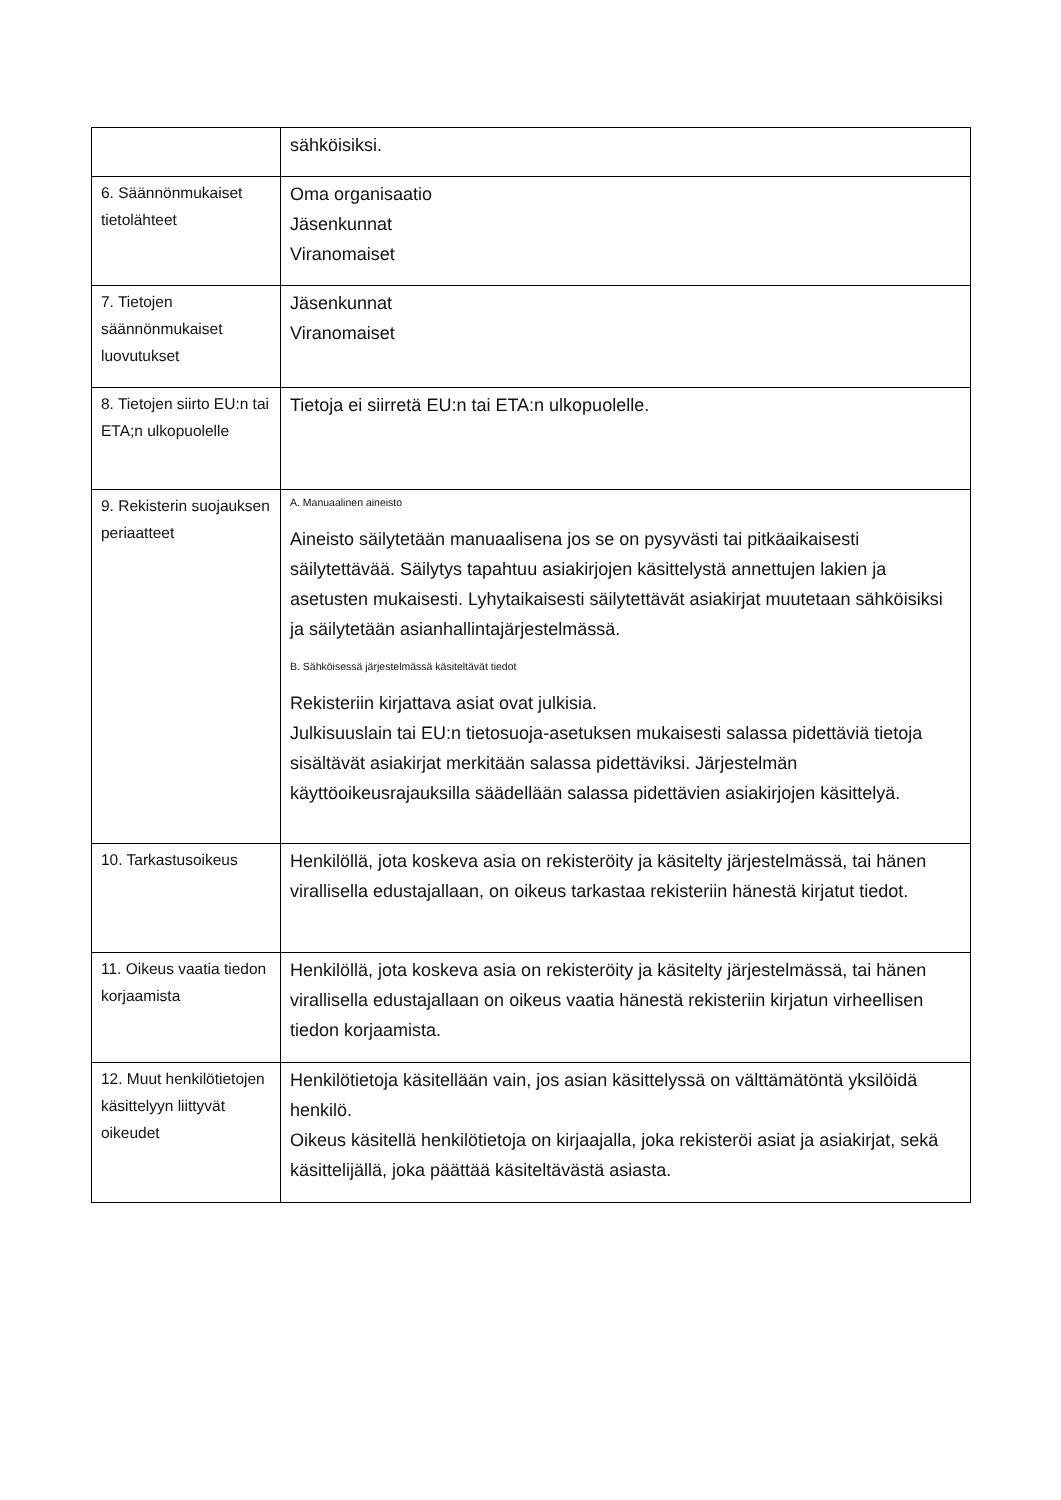| | sähköisiksi. |
| 6. Säännönmukaiset tietolähteet | Oma organisaatio Jäsenkunnat Viranomaiset |
| 7. Tietojen säännönmukaiset luovutukset | Jäsenkunnat Viranomaiset |
| 8. Tietojen siirto EU:n tai ETA;n ulkopuolelle | Tietoja ei siirretä EU:n tai ETA:n ulkopuolelle. |
| 9. Rekisterin suojauksen periaatteet | A. Manuaalinen aineisto Aineisto säilytetään manuaalisena jos se on pysyvästi tai pitkäaikaisesti säilytettävää. Säilytys tapahtuu asiakirjojen käsittelystä annettujen lakien ja asetusten mukaisesti. Lyhytaikaisesti säilytettävät asiakirjat muutetaan sähköisiksi ja säilytetään asianhallintajärjestelmässä. B. Sähköisessä järjestelmässä käsiteltävät tiedot Rekisteriin kirjattava asiat ovat julkisia. Julkisuuslain tai EU:n tietosuoja-asetuksen mukaisesti salassa pidettäviä tietoja sisältävät asiakirjat merkitään salassa pidettäviksi. Järjestelmän käyttöoikeusrajauksilla säädellään salassa pidettävien asiakirjojen käsittelyä. |
| 10. Tarkastusoikeus | Henkilöllä, jota koskeva asia on rekisteröity ja käsitelty järjestelmässä, tai hänen virallisella edustajallaan, on oikeus tarkastaa rekisteriin hänestä kirjatut tiedot. |
| 11. Oikeus vaatia tiedon korjaamista | Henkilöllä, jota koskeva asia on rekisteröity ja käsitelty järjestelmässä, tai hänen virallisella edustajallaan on oikeus vaatia hänestä rekisteriin kirjatun virheellisen tiedon korjaamista. |
| 12. Muut henkilötietojen käsittelyyn liittyvät oikeudet | Henkilötietoja käsitellään vain, jos asian käsittelyssä on välttämätöntä yksilöidä henkilö. Oikeus käsitellä henkilötietoja on kirjaajalla, joka rekisteröi asiat ja asiakirjat, sekä käsittelijällä, joka päättää käsiteltävästä asiasta. |